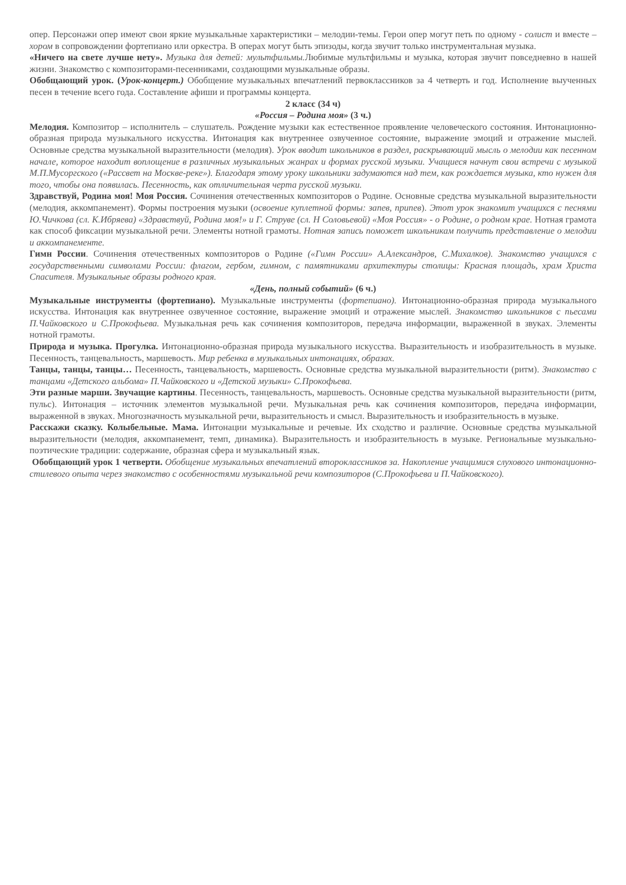опер. Персонажи опер имеют свои яркие музыкальные характеристики – мелодии-темы. Герои опер могут петь по одному - солист и вместе – хором в сопровождении фортепиано или оркестра. В операх могут быть эпизоды, когда звучит только инструментальная музыка.
«Ничего на свете лучше нету». Музыка для детей: мультфильмы. Любимые мультфильмы и музыка, которая звучит повседневно в нашей жизни. Знакомство с композиторами-песенниками, создающими музыкальные образы.
Обобщающий урок. (Урок-концерт.) Обобщение музыкальных впечатлений первоклассников за 4 четверть и год. Исполнение выученных песен в течение всего года. Составление афиши и программы концерта.
2 класс (34 ч)
«Россия – Родина моя» (3 ч.)
Мелодия. Композитор – исполнитель – слушатель. Рождение музыки как естественное проявление человеческого состояния. Интонационно-образная природа музыкального искусства. Интонация как внутреннее озвученное состояние, выражение эмоций и отражение мыслей. Основные средства музыкальной выразительности (мелодия). Урок вводит школьников в раздел, раскрывающий мысль о мелодии как песенном начале, которое находит воплощение в различных музыкальных жанрах и формах русской музыки. Учащиеся начнут свои встречи с музыкой М.П.Мусоргского («Рассвет на Москве-реке»). Благодаря этому уроку школьники задумаются над тем, как рождается музыка, кто нужен для того, чтобы она появилась. Песенность, как отличительная черта русской музыки.
Здравствуй, Родина моя! Моя Россия. Сочинения отечественных композиторов о Родине. Основные средства музыкальной выразительности (мелодия, аккомпанемент). Формы построения музыки (освоение куплетной формы: запев, припев). Этот урок знакомит учащихся с песнями Ю.Чичкова (сл. К.Ибряева) «Здравствуй, Родина моя!» и Г. Струве (сл. Н Соловьевой) «Моя Россия» - о Родине, о родном крае. Нотная грамота как способ фиксации музыкальной речи. Элементы нотной грамоты. Нотная запись поможет школьникам получить представление о мелодии и аккомпанементе.
Гимн России. Сочинения отечественных композиторов о Родине («Гимн России» А.Александров, С.Михалков). Знакомство учащихся с государственными символами России: флагом, гербом, гимном, с памятниками архитектуры столицы: Красная площадь, храм Христа Спасителя. Музыкальные образы родного края.
«День, полный событий» (6 ч.)
Музыкальные инструменты (фортепиано). Музыкальные инструменты (фортепиано). Интонационно-образная природа музыкального искусства. Интонация как внутреннее озвученное состояние, выражение эмоций и отражение мыслей. Знакомство школьников с пьесами П.Чайковского и С.Прокофьева. Музыкальная речь как сочинения композиторов, передача информации, выраженной в звуках. Элементы нотной грамоты.
Природа и музыка. Прогулка. Интонационно-образная природа музыкального искусства. Выразительность и изобразительность в музыке. Песенность, танцевальность, маршевость. Мир ребенка в музыкальных интонациях, образах.
Танцы, танцы, танцы… Песенность, танцевальность, маршевость. Основные средства музыкальной выразительности (ритм). Знакомство с танцами «Детского альбома» П.Чайковского и «Детской музыки» С.Прокофьева.
Эти разные марши. Звучащие картины. Песенность, танцевальность, маршевость. Основные средства музыкальной выразительности (ритм, пульс). Интонация – источник элементов музыкальной речи. Музыкальная речь как сочинения композиторов, передача информации, выраженной в звуках. Многозначность музыкальной речи, выразительность и смысл. Выразительность и изобразительность в музыке.
Расскажи сказку. Колыбельные. Мама. Интонации музыкальные и речевые. Их сходство и различие. Основные средства музыкальной выразительности (мелодия, аккомпанемент, темп, динамика). Выразительность и изобразительность в музыке. Региональные музыкально-поэтические традиции: содержание, образная сфера и музыкальный язык.
Обобщающий урок 1 четверти. Обобщение музыкальных впечатлений второклассников за. Накопление учащимися слухового интонационно-стилевого опыта через знакомство с особенностями музыкальной речи композиторов (С.Прокофьева и П.Чайковского).